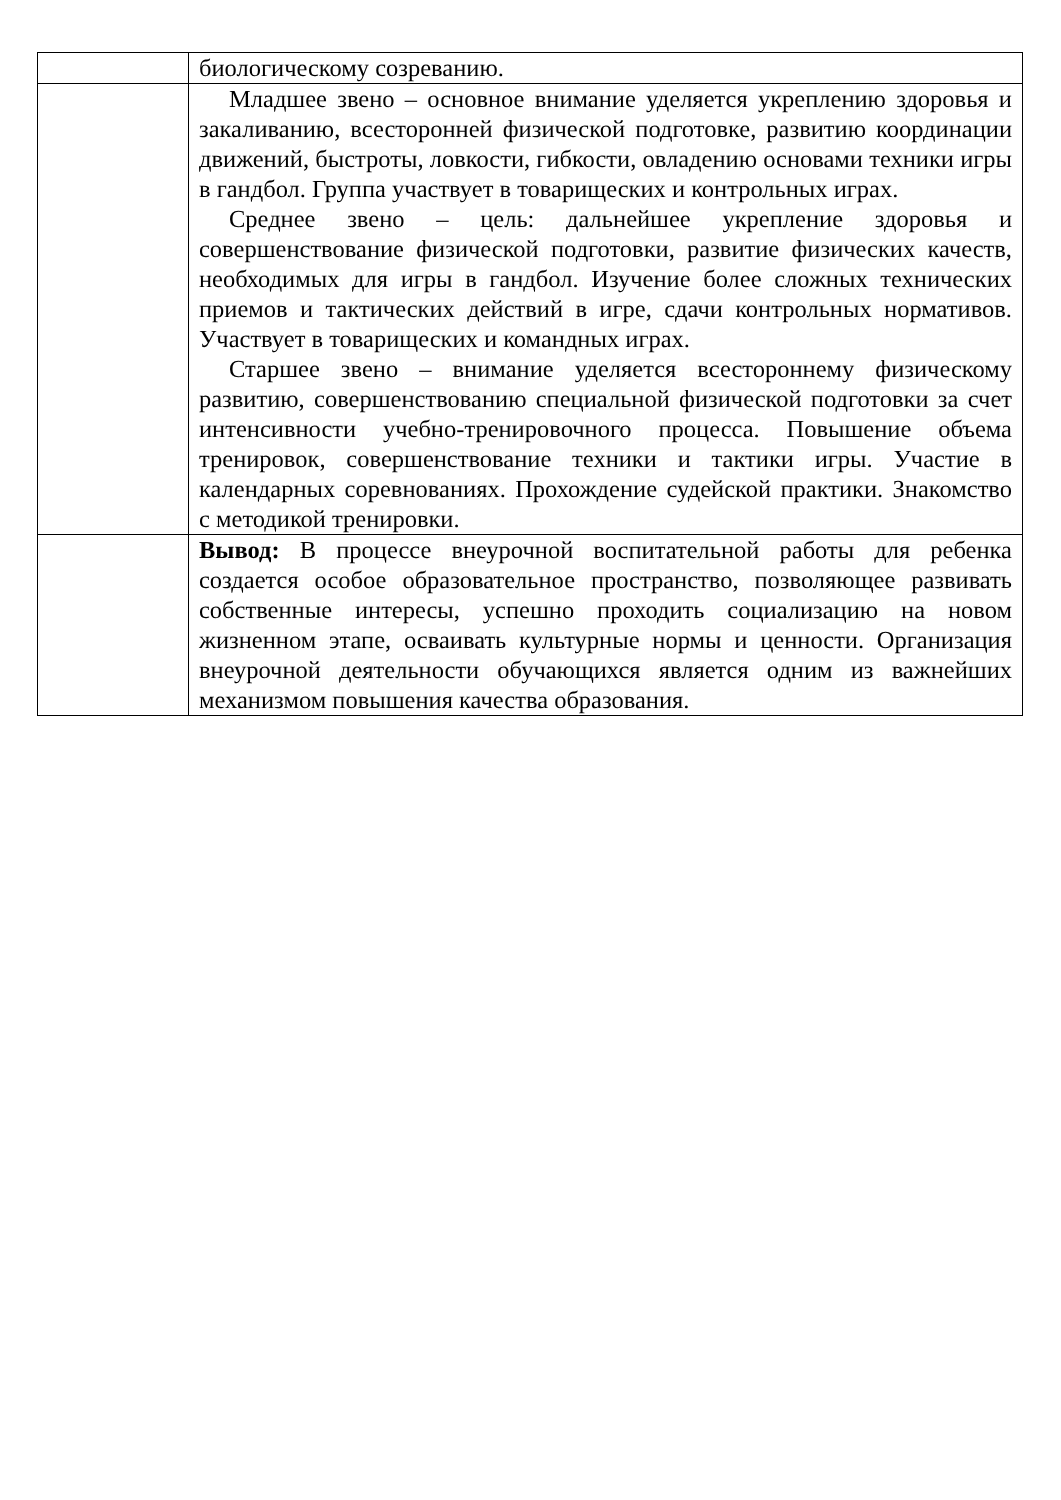| | биологическому созреванию. |
| | Младшее звено – основное внимание уделяется укреплению здоровья и закаливанию, всесторонней физической подготовке, развитию координации движений, быстроты, ловкости, гибкости, овладению основами техники игры в гандбол. Группа участвует в товарищеских и контрольных играх. Среднее звено – цель: дальнейшее укрепление здоровья и совершенствование физической подготовки, развитие физических качеств, необходимых для игры в гандбол. Изучение более сложных технических приемов и тактических действий в игре, сдачи контрольных нормативов. Участвует в товарищеских и командных играх. Старшее звено – внимание уделяется всестороннему физическому развитию, совершенствованию специальной физической подготовки за счет интенсивности учебно-тренировочного процесса. Повышение объема тренировок, совершенствование техники и тактики игры. Участие в календарных соревнованиях. Прохождение судейской практики. Знакомство с методикой тренировки. |
| | Вывод: В процессе внеурочной воспитательной работы для ребенка создается особое образовательное пространство, позволяющее развивать собственные интересы, успешно проходить социализацию на новом жизненном этапе, осваивать культурные нормы и ценности. Организация внеурочной деятельности обучающихся является одним из важнейших механизмом повышения качества образования. |